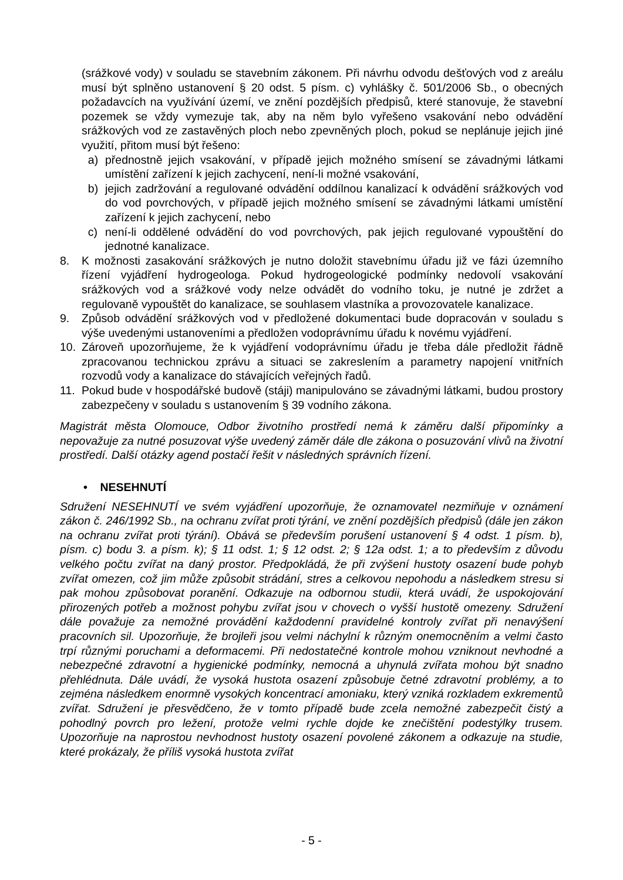(srážkové vody) v souladu se stavebním zákonem. Při návrhu odvodu dešťových vod z areálu musí být splněno ustanovení § 20 odst. 5 písm. c) vyhlášky č. 501/2006 Sb., o obecných požadavcích na využívání území, ve znění pozdějších předpisů, které stanovuje, že stavební pozemek se vždy vymezuje tak, aby na něm bylo vyřešeno vsakování nebo odvádění srážkových vod ze zastavěných ploch nebo zpevněných ploch, pokud se neplánuje jejich jiné využití, přitom musí být řešeno:
a) přednostně jejich vsakování, v případě jejich možného smísení se závadnými látkami umístění zařízení k jejich zachycení, není-li možné vsakování,
b) jejich zadržování a regulované odvádění oddílnou kanalizací k odvádění srážkových vod do vod povrchových, v případě jejich možného smísení se závadnými látkami umístění zařízení k jejich zachycení, nebo
c) není-li oddělené odvádění do vod povrchových, pak jejich regulované vypouštění do jednotné kanalizace.
8. K možnosti zasakování srážkových je nutno doložit stavebnímu úřadu již ve fázi územního řízení vyjádření hydrogeologa. Pokud hydrogeologické podmínky nedovolí vsakování srážkových vod a srážkové vody nelze odvádět do vodního toku, je nutné je zdržet a regulovaně vypouštět do kanalizace, se souhlasem vlastníka a provozovatele kanalizace.
9. Způsob odvádění srážkových vod v předložené dokumentaci bude dopracován v souladu s výše uvedenými ustanoveními a předložen vodoprávnímu úřadu k novému vyjádření.
10. Zároveň upozorňujeme, že k vyjádření vodoprávnímu úřadu je třeba dále předložit řádně zpracovanou technickou zprávu a situaci se zakreslením a parametry napojení vnitřních rozvodů vody a kanalizace do stávajících veřejných řadů.
11. Pokud bude v hospodářské budově (stáji) manipulováno se závadnými látkami, budou prostory zabezpečeny v souladu s ustanovením § 39 vodního zákona.
Magistrát města Olomouce, Odbor životního prostředí nemá k záměru další připomínky a nepovažuje za nutné posuzovat výše uvedený záměr dále dle zákona o posuzování vlivů na životní prostředí. Další otázky agend postačí řešit v následných správních řízení.
• NESEHNUTÍ
Sdružení NESEHNUTÍ ve svém vyjádření upozorňuje, že oznamovatel nezmiňuje v oznámení zákon č. 246/1992 Sb., na ochranu zvířat proti týrání, ve znění pozdějších předpisů (dále jen zákon na ochranu zvířat proti týrání). Obává se především porušení ustanovení § 4 odst. 1 písm. b), písm. c) bodu 3. a písm. k); § 11 odst. 1; § 12 odst. 2; § 12a odst. 1; a to především z důvodu velkého počtu zvířat na daný prostor. Předpokládá, že při zvýšení hustoty osazení bude pohyb zvířat omezen, což jim může způsobit strádání, stres a celkovou nepohodu a následkem stresu si pak mohou způsobovat poranění. Odkazuje na odbornou studii, která uvádí, že uspokojování přirozených potřeb a možnost pohybu zvířat jsou v chovech o vyšší hustotě omezeny. Sdružení dále považuje za nemožné provádění každodenní pravidelné kontroly zvířat při nenavýšení pracovních sil. Upozorňuje, že brojleři jsou velmi náchylní k různým onemocněním a velmi často trpí různými poruchami a deformacemi. Při nedostatečné kontrole mohou vzniknout nevhodné a nebezpečné zdravotní a hygienické podmínky, nemocná a uhynulá zvířata mohou být snadno přehlédnuta. Dále uvádí, že vysoká hustota osazení způsobuje četné zdravotní problémy, a to zejména následkem enormně vysokých koncentrací amoniaku, který vzniká rozkladem exkrementů zvířat. Sdružení je přesvědčeno, že v tomto případě bude zcela nemožné zabezpečit čistý a pohodlný povrch pro ležení, protože velmi rychle dojde ke znečištění podestýlky trusem. Upozorňuje na naprostou nevhodnost hustoty osazení povolené zákonem a odkazuje na studie, které prokázaly, že příliš vysoká hustota zvířat
- 5 -